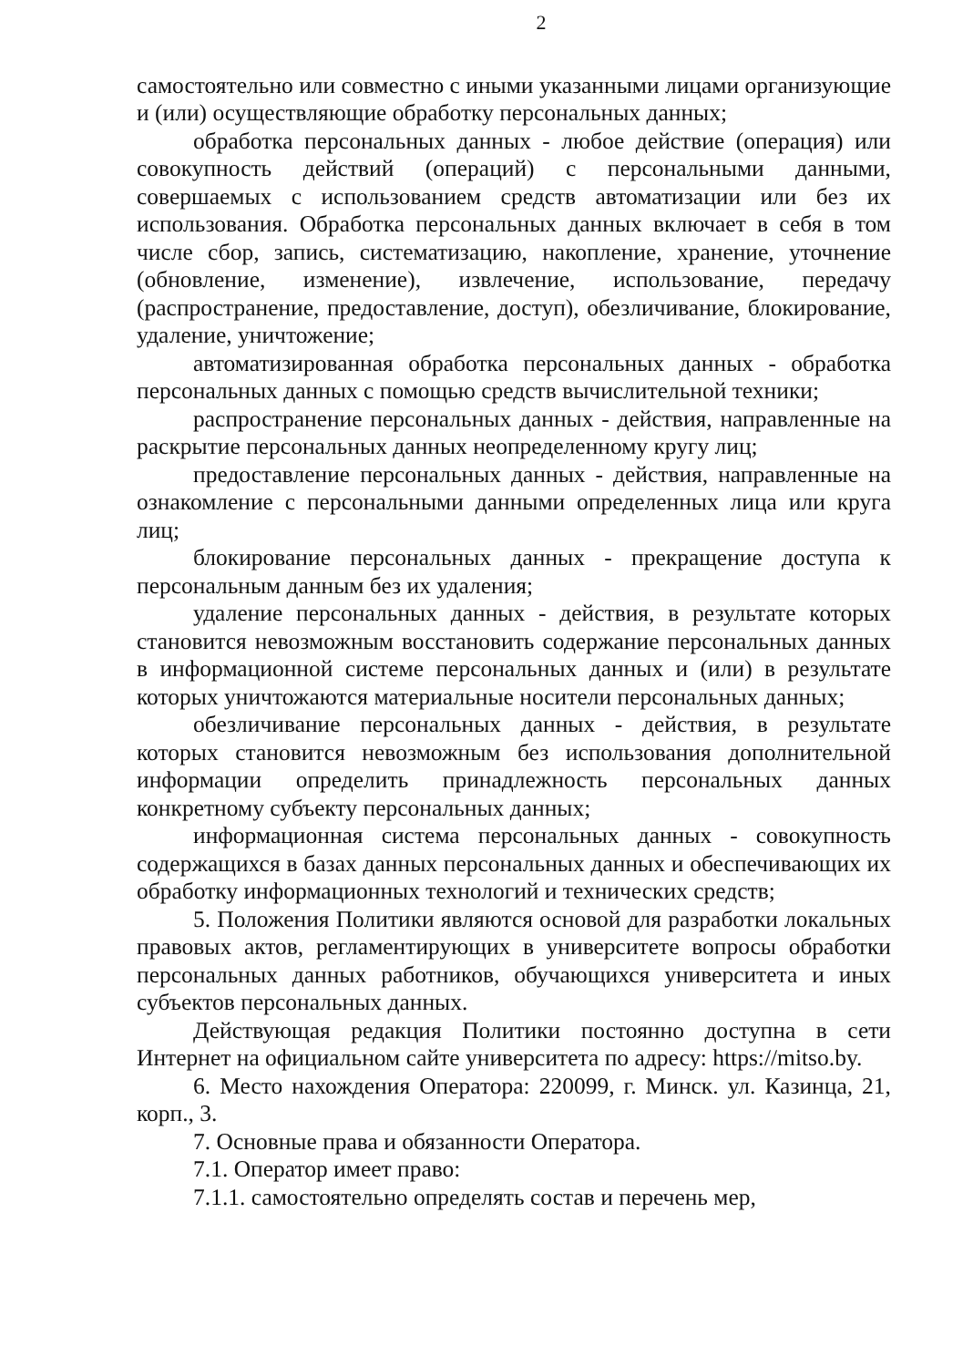2
самостоятельно или совместно с иными указанными лицами организующие и (или) осуществляющие обработку персональных данных;
обработка персональных данных - любое действие (операция) или совокупность действий (операций) с персональными данными, совершаемых с использованием средств автоматизации или без их использования. Обработка персональных данных включает в себя в том числе сбор, запись, систематизацию, накопление, хранение, уточнение (обновление, изменение), извлечение, использование, передачу (распространение, предоставление, доступ), обезличивание, блокирование, удаление, уничтожение;
автоматизированная обработка персональных данных - обработка персональных данных с помощью средств вычислительной техники;
распространение персональных данных - действия, направленные на раскрытие персональных данных неопределенному кругу лиц;
предоставление персональных данных - действия, направленные на ознакомление с персональными данными определенных лица или круга лиц;
блокирование персональных данных - прекращение доступа к персональным данным без их удаления;
удаление персональных данных - действия, в результате которых становится невозможным восстановить содержание персональных данных в информационной системе персональных данных и (или) в результате которых уничтожаются материальные носители персональных данных;
обезличивание персональных данных - действия, в результате которых становится невозможным без использования дополнительной информации определить принадлежность персональных данных конкретному субъекту персональных данных;
информационная система персональных данных - совокупность содержащихся в базах данных персональных данных и обеспечивающих их обработку информационных технологий и технических средств;
5. Положения Политики являются основой для разработки локальных правовых актов, регламентирующих в университете вопросы обработки персональных данных работников, обучающихся университета и иных субъектов персональных данных.
Действующая редакция Политики постоянно доступна в сети Интернет на официальном сайте университета по адресу: https://mitso.by.
6. Место нахождения Оператора: 220099, г. Минск. ул. Казинца, 21, корп., 3.
7. Основные права и обязанности Оператора.
7.1. Оператор имеет право:
7.1.1. самостоятельно определять состав и перечень мер,